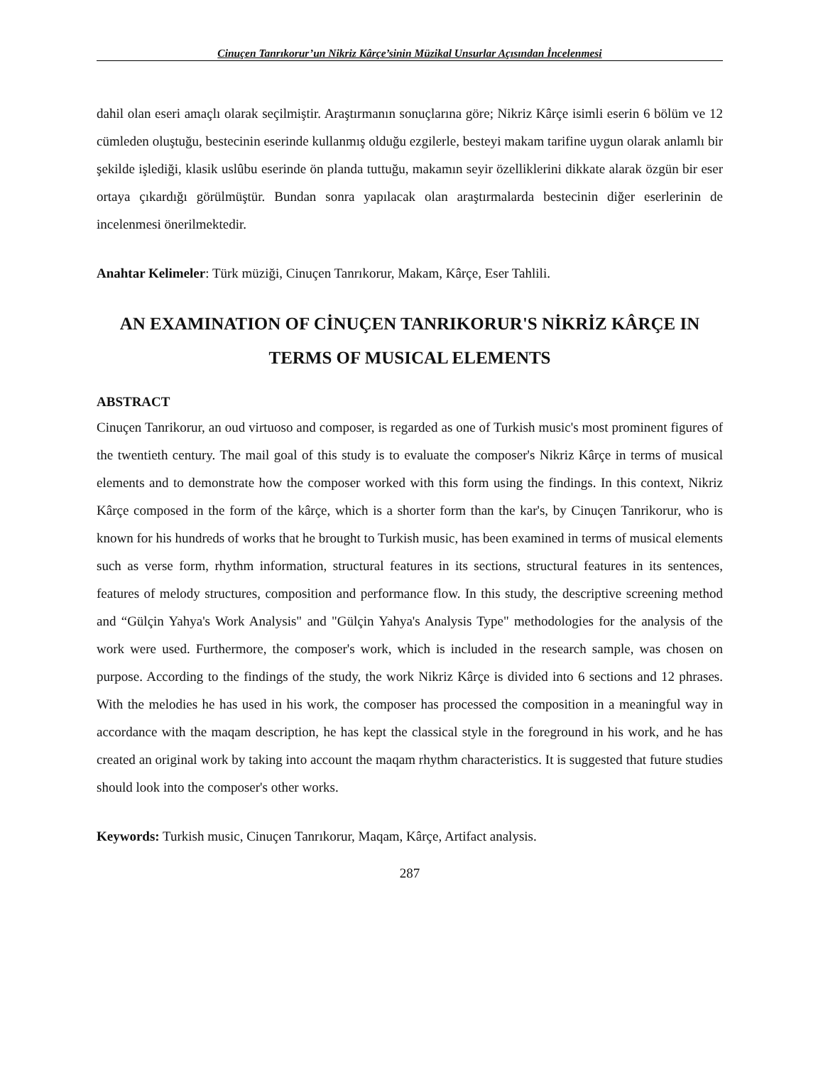Cinuçen Tanrıkorur’un Nikriz Kârçe’sinin Müzikal Unsurlar Açısından İncelenmesi
dahil olan eseri amaçlı olarak seçilmiştir. Araştırmanın sonuçlarına göre; Nikriz Kârçe isimli eserin 6 bölüm ve 12 cümleden oluştuğu, bestecinin eserinde kullanmış olduğu ezgilerle, besteyi makam tarifine uygun olarak anlamlı bir şekilde işlediği, klasik uslûbu eserinde ön planda tuttuğu, makamın seyir özelliklerini dikkate alarak özgün bir eser ortaya çıkardığı görülmüştür. Bundan sonra yapılacak olan araştırmalarda bestecinin diğer eserlerinin de incelenmesi önerilmektedir.
Anahtar Kelimeler: Türk müziği, Cinuçen Tanrıkorur, Makam, Kârçe, Eser Tahlili.
AN EXAMINATION OF CİNUÇEN TANRIKORUR'S NİKRİZ KÂRÇE IN TERMS OF MUSICAL ELEMENTS
ABSTRACT
Cinuçen Tanrikorur, an oud virtuoso and composer, is regarded as one of Turkish music's most prominent figures of the twentieth century. The mail goal of this study is to evaluate the composer's Nikriz Kârçe in terms of musical elements and to demonstrate how the composer worked with this form using the findings. In this context, Nikriz Kârçe composed in the form of the kârçe, which is a shorter form than the kar's, by Cinuçen Tanrikorur, who is known for his hundreds of works that he brought to Turkish music, has been examined in terms of musical elements such as verse form, rhythm information, structural features in its sections, structural features in its sentences, features of melody structures, composition and performance flow. In this study, the descriptive screening method and “Gülçin Yahya's Work Analysis" and "Gülçin Yahya's Analysis Type" methodologies for the analysis of the work were used. Furthermore, the composer's work, which is included in the research sample, was chosen on purpose. According to the findings of the study, the work Nikriz Kârçe is divided into 6 sections and 12 phrases. With the melodies he has used in his work, the composer has processed the composition in a meaningful way in accordance with the maqam description, he has kept the classical style in the foreground in his work, and he has created an original work by taking into account the maqam rhythm characteristics. It is suggested that future studies should look into the composer's other works.
Keywords: Turkish music, Cinuçen Tanrıkorur, Maqam, Kârçe, Artifact analysis.
287